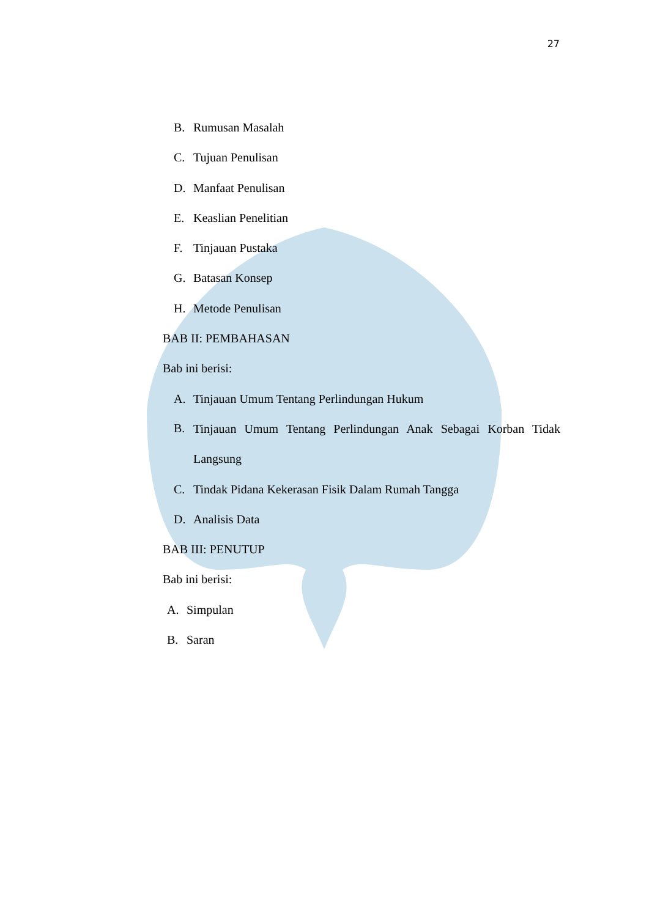27
B. Rumusan Masalah
C. Tujuan Penulisan
D. Manfaat Penulisan
E. Keaslian Penelitian
F. Tinjauan Pustaka
G. Batasan Konsep
H. Metode Penulisan
BAB II: PEMBAHASAN
Bab ini berisi:
A. Tinjauan Umum Tentang Perlindungan Hukum
B. Tinjauan Umum Tentang Perlindungan Anak Sebagai Korban Tidak Langsung
C. Tindak Pidana Kekerasan Fisik Dalam Rumah Tangga
D. Analisis Data
BAB III: PENUTUP
Bab ini berisi:
A. Simpulan
B. Saran